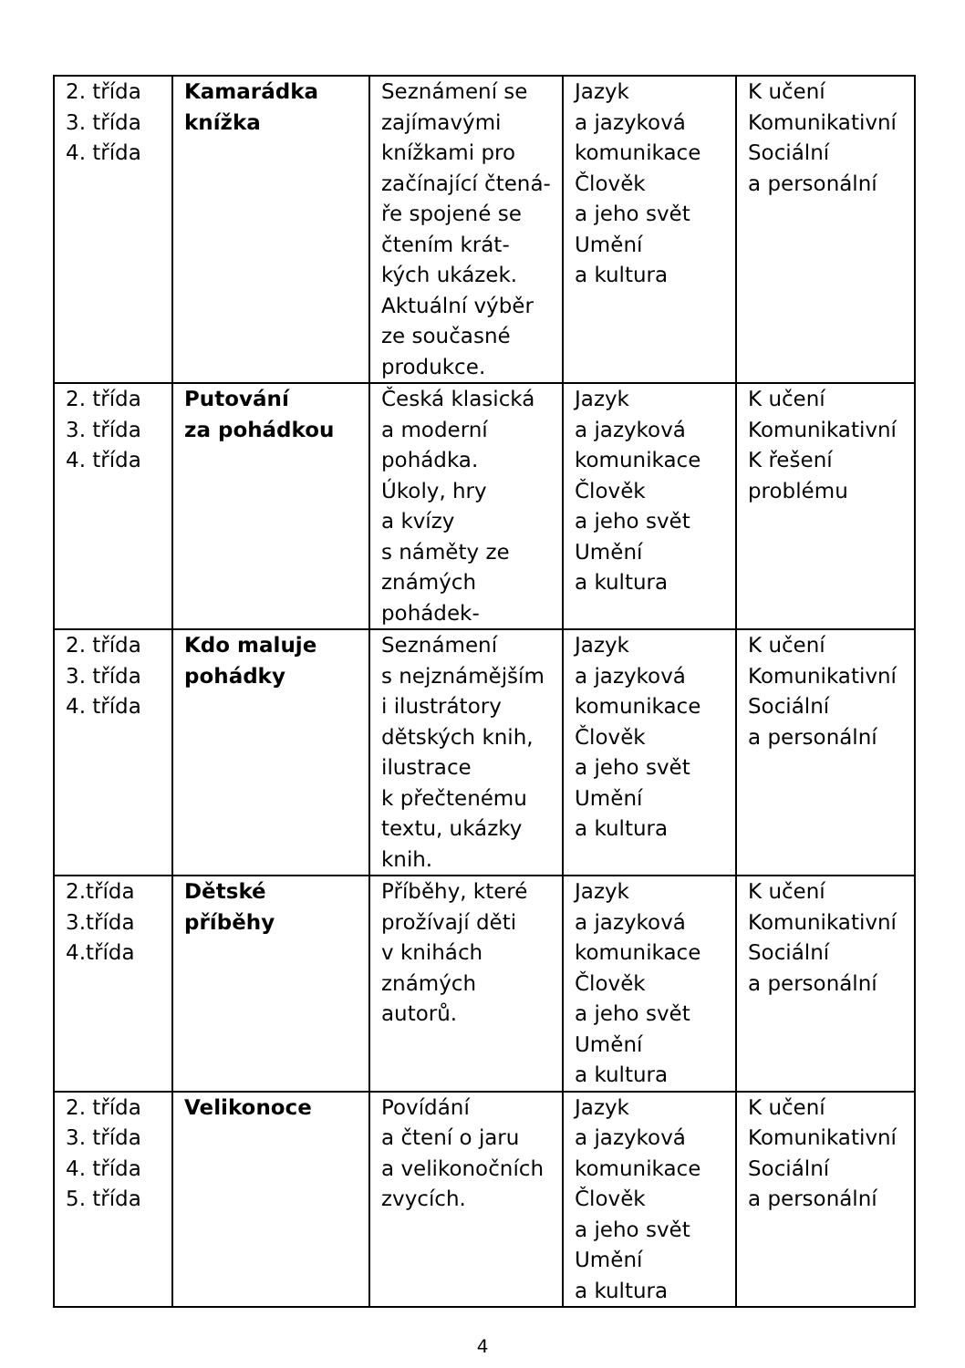| 2. třída 3. třída 4. třída | Kamarádka knížka | Seznámení se zajímavými knížkami pro začínající čtená- ře spojené se čtením krát- kých ukázek. Aktuální výběr ze současné produkce. | Jazyk a jazyková komunikace Člověk a jeho svět Umění a kultura | K učení Komunikativní Sociální a personální |
| 2. třída 3. třída 4. třída | Putování za pohádkou | Česká klasická a moderní pohádka. Úkoly, hry a kvízy s náměty ze známých pohádek- | Jazyk a jazyková komunikace Člověk a jeho svět Umění a kultura | K učení Komunikativní K řešení problému |
| 2. třída 3. třída 4. třída | Kdo maluje pohádky | Seznámení s nejznámějším i ilustrátory dětských knih, ilustrace k přečtenému textu, ukázky knih. | Jazyk a jazyková komunikace Člověk a jeho svět Umění a kultura | K učení Komunikativní Sociální a personální |
| 2.třída 3.třída 4.třída | Dětské příběhy | Příběhy, které prožívají děti v knihách známých autorů. | Jazyk a jazyková komunikace Člověk a jeho svět Umění a kultura | K učení Komunikativní Sociální a personální |
| 2. třída 3. třída 4. třída 5. třída | Velikonoce | Povídání a čtení o jaru a velikonočních zvycích. | Jazyk a jazyková komunikace Člověk a jeho svět Umění a kultura | K učení Komunikativní Sociální a personální |
4